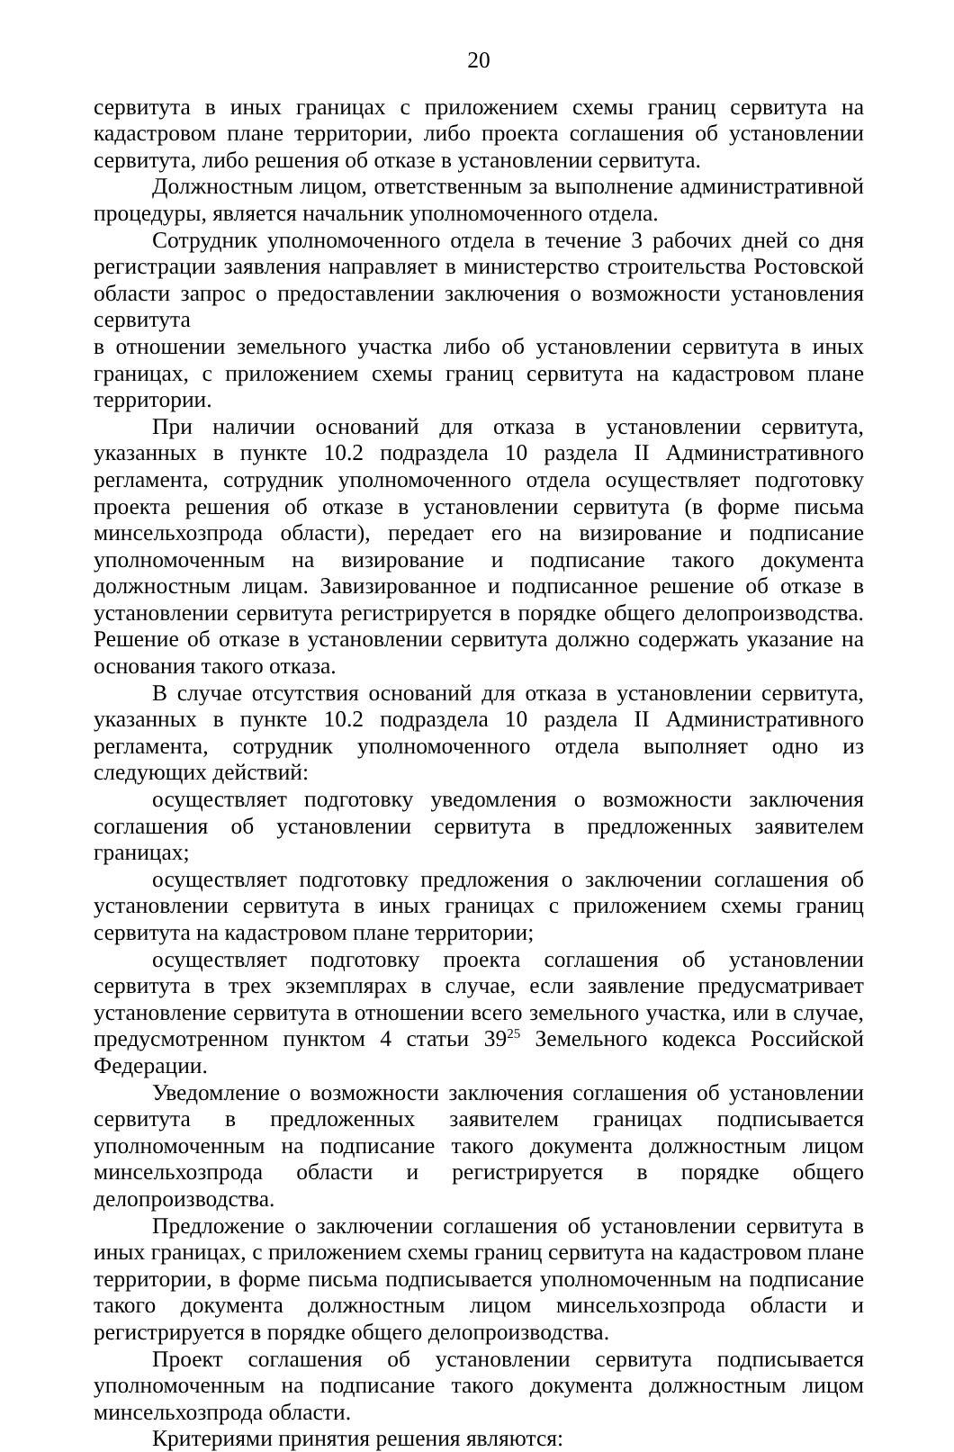20
сервитута в иных границах с приложением схемы границ сервитута на кадастровом плане территории, либо проекта соглашения об установлении сервитута, либо решения об отказе в установлении сервитута.
Должностным лицом, ответственным за выполнение административной процедуры, является начальник уполномоченного отдела.
Сотрудник уполномоченного отдела в течение 3 рабочих дней со дня регистрации заявления направляет в министерство строительства Ростовской области запрос о предоставлении заключения о возможности установления сервитута
в отношении земельного участка либо об установлении сервитута в иных границах, с приложением схемы границ сервитута на кадастровом плане территории.
При наличии оснований для отказа в установлении сервитута, указанных в пункте 10.2 подраздела 10 раздела II Административного регламента, сотрудник уполномоченного отдела осуществляет подготовку проекта решения об отказе в установлении сервитута (в форме письма минсельхозпрода области), передает его на визирование и подписание уполномоченным на визирование и подписание такого документа должностным лицам. Завизированное и подписанное решение об отказе в установлении сервитута регистрируется в порядке общего делопроизводства. Решение об отказе в установлении сервитута должно содержать указание на основания такого отказа.
В случае отсутствия оснований для отказа в установлении сервитута, указанных в пункте 10.2 подраздела 10 раздела II Административного регламента, сотрудник уполномоченного отдела выполняет одно из следующих действий:
осуществляет подготовку уведомления о возможности заключения соглашения об установлении сервитута в предложенных заявителем границах;
осуществляет подготовку предложения о заключении соглашения об установлении сервитута в иных границах с приложением схемы границ сервитута на кадастровом плане территории;
осуществляет подготовку проекта соглашения об установлении сервитута в трех экземплярах в случае, если заявление предусматривает установление сервитута в отношении всего земельного участка, или в случае, предусмотренном пунктом 4 статьи 39<sup>25</sup> Земельного кодекса Российской Федерации.
Уведомление о возможности заключения соглашения об установлении сервитута в предложенных заявителем границах подписывается уполномоченным на подписание такого документа должностным лицом минсельхозпрода области и регистрируется в порядке общего делопроизводства.
Предложение о заключении соглашения об установлении сервитута в иных границах, с приложением схемы границ сервитута на кадастровом плане территории, в форме письма подписывается уполномоченным на подписание такого документа должностным лицом минсельхозпрода области и регистрируется в порядке общего делопроизводства.
Проект соглашения об установлении сервитута подписывается уполномоченным на подписание такого документа должностным лицом минсельхозпрода области.
Критериями принятия решения являются: